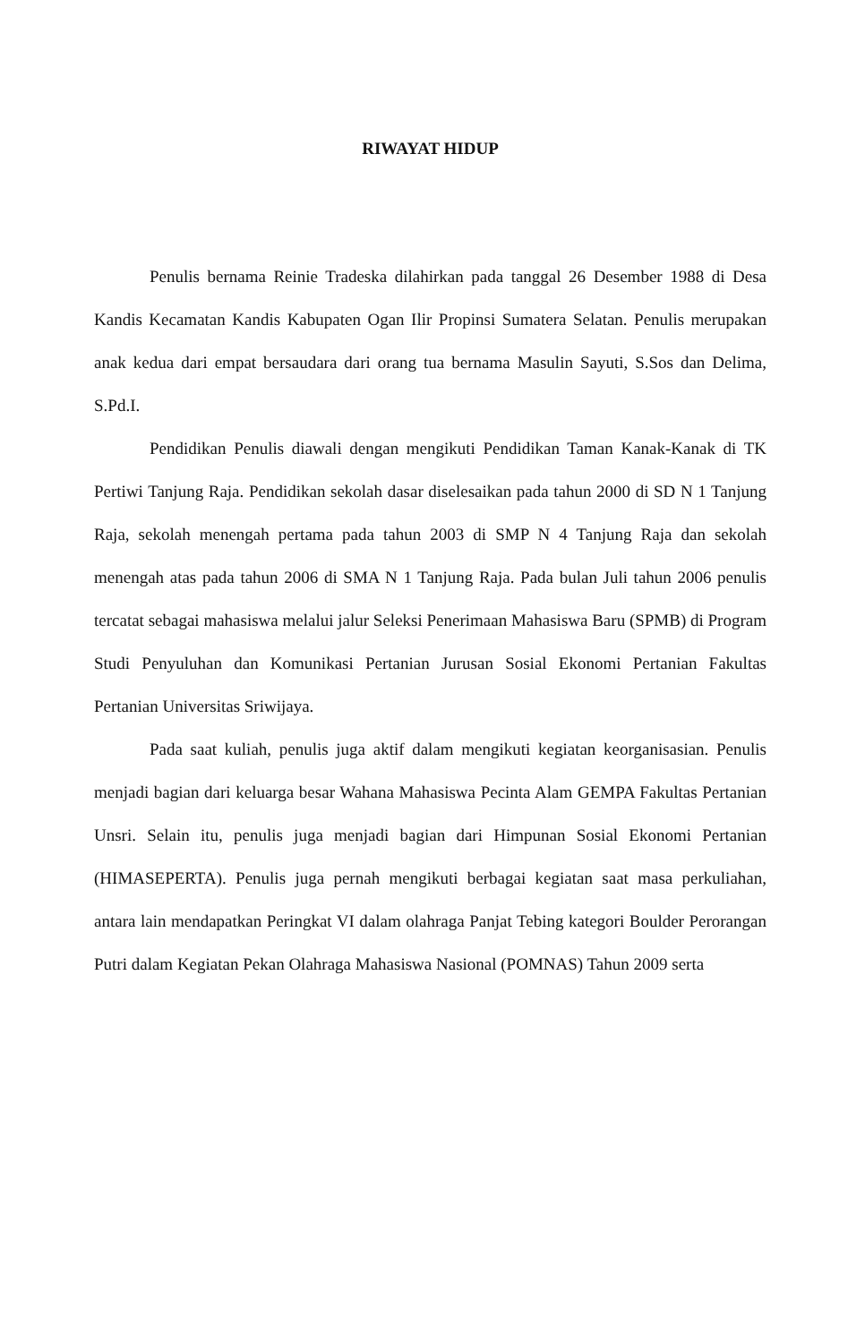RIWAYAT HIDUP
Penulis bernama Reinie Tradeska dilahirkan pada tanggal 26 Desember 1988 di Desa Kandis Kecamatan Kandis Kabupaten Ogan Ilir Propinsi Sumatera Selatan. Penulis merupakan anak kedua dari empat bersaudara dari orang tua bernama Masulin Sayuti, S.Sos dan Delima, S.Pd.I.
Pendidikan Penulis diawali dengan mengikuti Pendidikan Taman Kanak-Kanak di TK Pertiwi Tanjung Raja. Pendidikan sekolah dasar diselesaikan pada tahun 2000 di SD N 1 Tanjung Raja, sekolah menengah pertama pada tahun 2003 di SMP N 4 Tanjung Raja dan sekolah menengah atas pada tahun 2006 di SMA N 1 Tanjung Raja. Pada bulan Juli tahun 2006 penulis tercatat sebagai mahasiswa melalui jalur Seleksi Penerimaan Mahasiswa Baru (SPMB) di Program Studi Penyuluhan dan Komunikasi Pertanian Jurusan Sosial Ekonomi Pertanian Fakultas Pertanian Universitas Sriwijaya.
Pada saat kuliah, penulis juga aktif dalam mengikuti kegiatan keorganisasian. Penulis menjadi bagian dari keluarga besar Wahana Mahasiswa Pecinta Alam GEMPA Fakultas Pertanian Unsri. Selain itu, penulis juga menjadi bagian dari Himpunan Sosial Ekonomi Pertanian (HIMASEPERTA). Penulis juga pernah mengikuti berbagai kegiatan saat masa perkuliahan, antara lain mendapatkan Peringkat VI dalam olahraga Panjat Tebing kategori Boulder Perorangan Putri dalam Kegiatan Pekan Olahraga Mahasiswa Nasional (POMNAS) Tahun 2009 serta